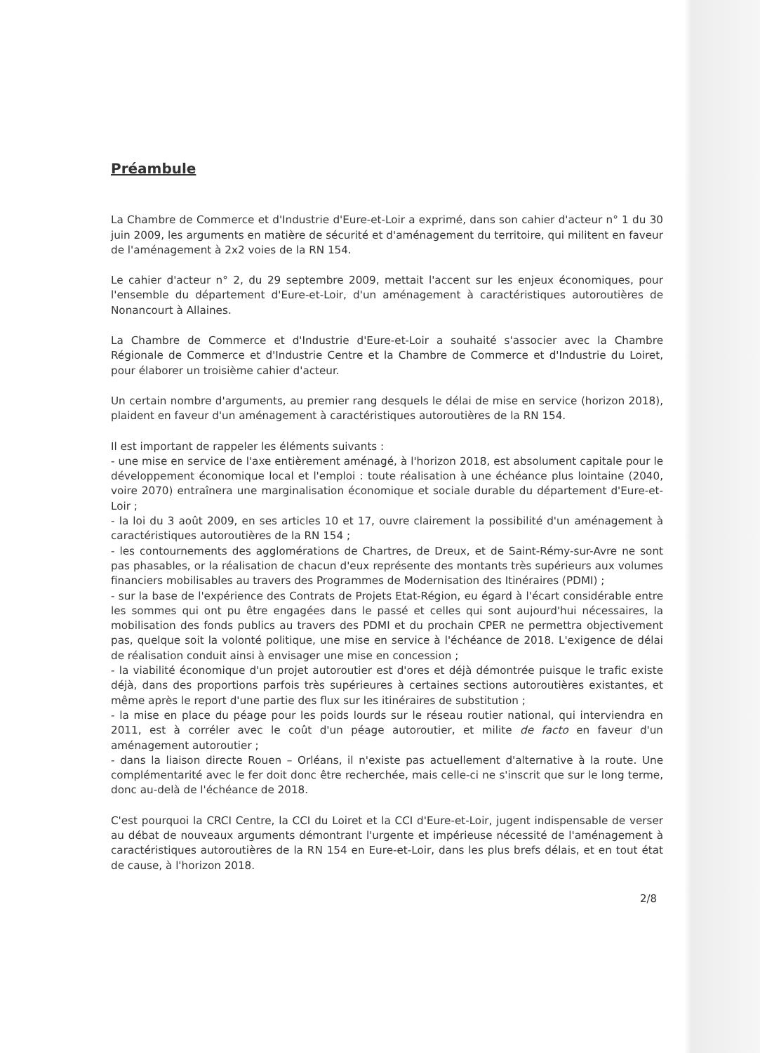Préambule
La Chambre de Commerce et d'Industrie d'Eure-et-Loir a exprimé, dans son cahier d'acteur n° 1 du 30 juin 2009, les arguments en matière de sécurité et d'aménagement du territoire, qui militent en faveur de l'aménagement à 2x2 voies de la RN 154.
Le cahier d'acteur n° 2, du 29 septembre 2009, mettait l'accent sur les enjeux économiques, pour l'ensemble du département d'Eure-et-Loir, d'un aménagement à caractéristiques autoroutières de Nonancourt à Allaines.
La Chambre de Commerce et d'Industrie d'Eure-et-Loir a souhaité s'associer avec la Chambre Régionale de Commerce et d'Industrie Centre et la Chambre de Commerce et d'Industrie du Loiret, pour élaborer un troisième cahier d'acteur.
Un certain nombre d'arguments, au premier rang desquels le délai de mise en service (horizon 2018), plaident en faveur d'un aménagement à caractéristiques autoroutières de la RN 154.
Il est important de rappeler les éléments suivants :
- une mise en service de l'axe entièrement aménagé, à l'horizon 2018, est absolument capitale pour le développement économique local et l'emploi : toute réalisation à une échéance plus lointaine (2040, voire 2070) entraînera une marginalisation économique et sociale durable du département d'Eure-et-Loir ;
- la loi du 3 août 2009, en ses articles 10 et 17, ouvre clairement la possibilité d'un aménagement à caractéristiques autoroutières de la RN 154 ;
- les contournements des agglomérations de Chartres, de Dreux, et de Saint-Rémy-sur-Avre ne sont pas phasables, or la réalisation de chacun d'eux représente des montants très supérieurs aux volumes financiers mobilisables au travers des Programmes de Modernisation des Itinéraires (PDMI) ;
- sur la base de l'expérience des Contrats de Projets Etat-Région, eu égard à l'écart considérable entre les sommes qui ont pu être engagées dans le passé et celles qui sont aujourd'hui nécessaires, la mobilisation des fonds publics au travers des PDMI et du prochain CPER ne permettra objectivement pas, quelque soit la volonté politique, une mise en service à l'échéance de 2018. L'exigence de délai de réalisation conduit ainsi à envisager une mise en concession ;
- la viabilité économique d'un projet autoroutier est d'ores et déjà démontrée puisque le trafic existe déjà, dans des proportions parfois très supérieures à certaines sections autoroutières existantes, et même après le report d'une partie des flux sur les itinéraires de substitution ;
- la mise en place du péage pour les poids lourds sur le réseau routier national, qui interviendra en 2011, est à corréler avec le coût d'un péage autoroutier, et milite de facto en faveur d'un aménagement autoroutier ;
- dans la liaison directe Rouen – Orléans, il n'existe pas actuellement d'alternative à la route. Une complémentarité avec le fer doit donc être recherchée, mais celle-ci ne s'inscrit que sur le long terme, donc au-delà de l'échéance de 2018.
C'est pourquoi la CRCI Centre, la CCI du Loiret et la CCI d'Eure-et-Loir, jugent indispensable de verser au débat de nouveaux arguments démontrant l'urgente et impérieuse nécessité de l'aménagement à caractéristiques autoroutières de la RN 154 en Eure-et-Loir, dans les plus brefs délais, et en tout état de cause, à l'horizon 2018.
2/8